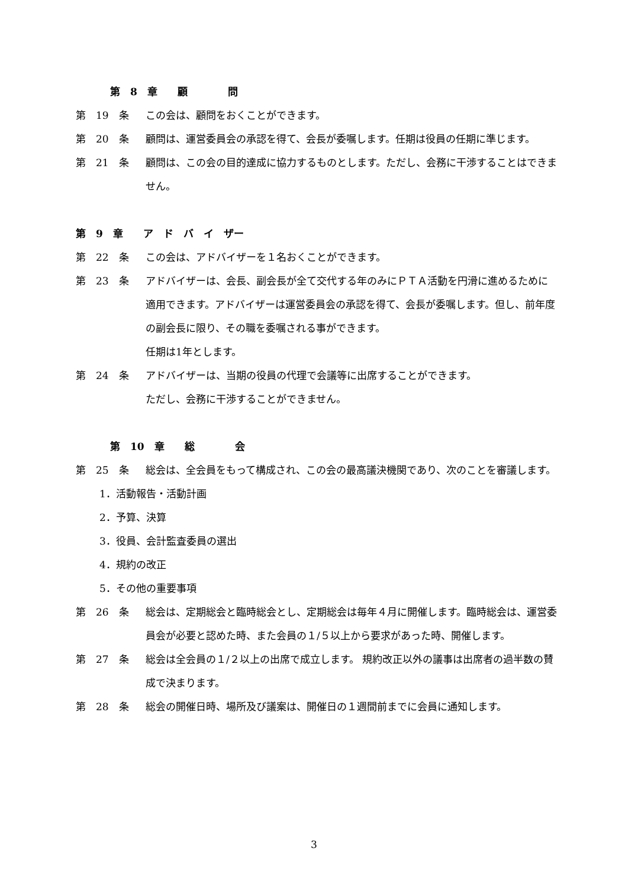第　8　章　　顧　　　　問
第　19　条 この会は、顧問をおくことができます。
第　20　条 顧問は、運営委員会の承認を得て、会長が委嘱します。任期は役員の任期に準じます。
第　21　条 顧問は、この会の目的達成に協力するものとします。ただし、会務に干渉することはできません。
第　9　章　　ア　ド　バ　イ　ザー
第　22　条 この会は、アドバイザーを１名おくことができます。
第　23　条 アドバイザーは、会長、副会長が全て交代する年のみにＰＴＡ活動を円滑に進めるために適用できます。アドバイザーは運営委員会の承認を得て、会長が委嘱します。但し、前年度の副会長に限り、その職を委嘱される事ができます。
任期は1年とします。
第　24　条 アドバイザーは、当期の役員の代理で会議等に出席することができます。
ただし、会務に干渉することができません。
第　10　章　　総　　　　会
第　25　条 総会は、全会員をもって構成され、この会の最高議決機関であり、次のことを審議します。
1．活動報告・活動計画
2．予算、決算
3．役員、会計監査委員の選出
4．規約の改正
5．その他の重要事項
第　26　条 総会は、定期総会と臨時総会とし、定期総会は毎年４月に開催します。臨時総会は、運営委員会が必要と認めた時、また会員の１/５以上から要求があった時、開催します。
第　27　条 総会は全会員の１/２以上の出席で成立します。 規約改正以外の議事は出席者の過半数の賛成で決まります。
第　28　条 総会の開催日時、場所及び議案は、開催日の１週間前までに会員に通知します。
3